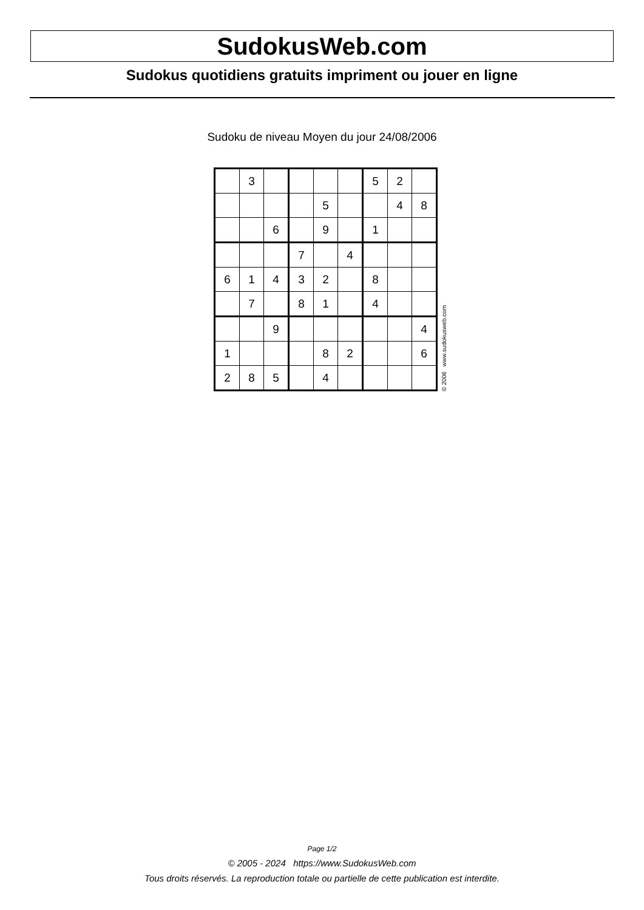SudokusWeb.com
Sudokus quotidiens gratuits impriment ou jouer en ligne
Sudoku de niveau Moyen du jour 24/08/2006
| | 3 | | | | | 5 | 2 | |
| | | | | 5 | | | 4 | 8 |
| | | 6 | | 9 | | 1 | | |
| | | | 7 | | 4 | | | |
| 6 | 1 | 4 | 3 | 2 | | 8 | | |
| | 7 | | 8 | 1 | | 4 | | |
| | | 9 | | | | | | 4 |
| 1 | | | | 8 | 2 | | | 6 |
| 2 | 8 | 5 | | 4 | | | | |
© 2006 www.sudokusweb.com
Page 1/2
© 2005 - 2024 https://www.SudokusWeb.com
Tous droits réservés. La reproduction totale ou partielle de cette publication est interdite.